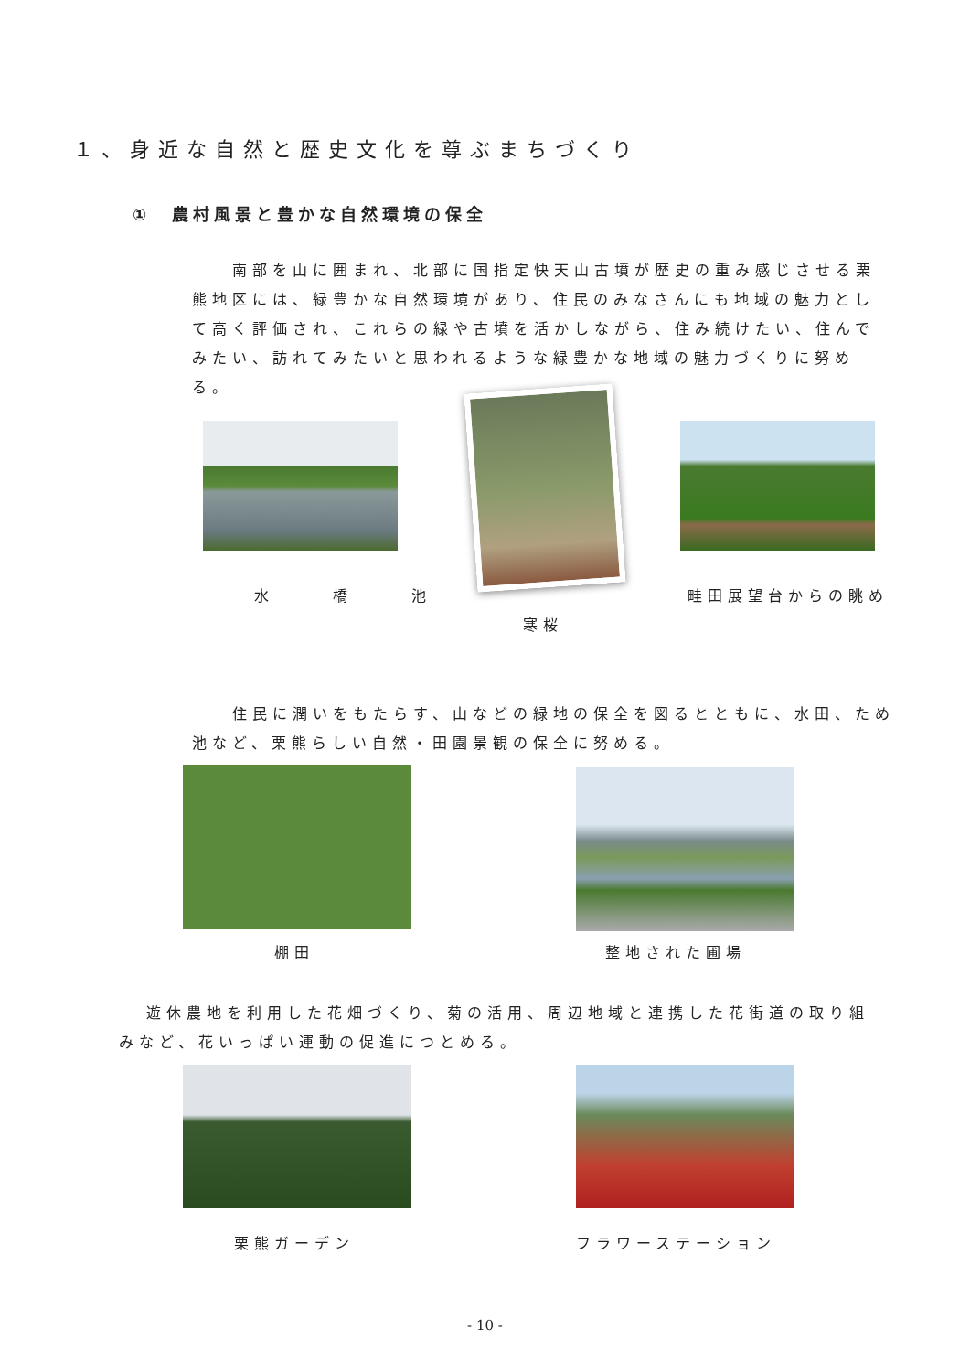１、身近な自然と歴史文化を尊ぶまちづくり
①　農村風景と豊かな自然環境の保全
南部を山に囲まれ、北部に国指定快天山古墳が歴史の重み感じさせる栗熊地区には、緑豊かな自然環境があり、住民のみなさんにも地域の魅力として高く評価され、これらの緑や古墳を活かしながら、住み続けたい、住んでみたい、訪れてみたいと思われるような緑豊かな地域の魅力づくりに努める。
水橋池 畦田展望台からの眺め
寒桜
住民に潤いをもたらす、山などの緑地の保全を図るとともに、水田、ため池など、栗熊らしい自然・田園景観の保全に努める。
棚田 整地された圃場
遊休農地を利用した花畑づくり、菊の活用、周辺地域と連携した花街道の取り組みなど、花いっぱい運動の促進につとめる。
栗熊ガーデン フラワーステーション
- 10 -